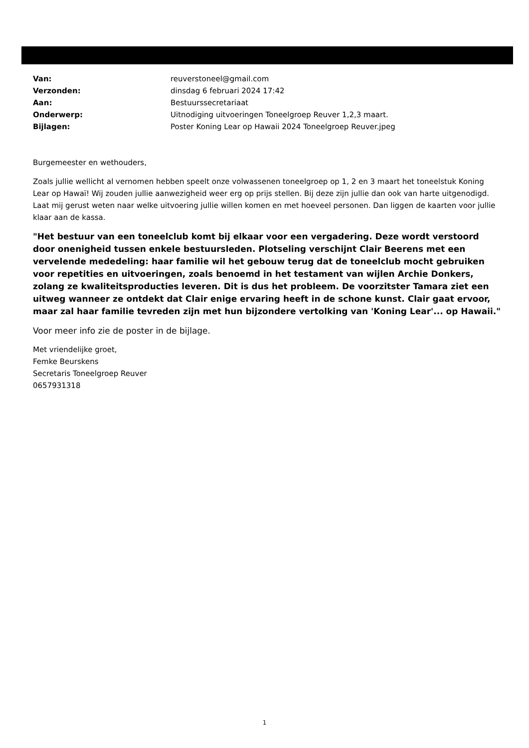| Van: | reuverstoneel@gmail.com |
| Verzonden: | dinsdag 6 februari 2024 17:42 |
| Aan: | Bestuurssecretariaat |
| Onderwerp: | Uitnodiging uitvoeringen Toneelgroep Reuver 1,2,3 maart. |
| Bijlagen: | Poster Koning Lear op Hawaii 2024 Toneelgroep Reuver.jpeg |
Burgemeester en wethouders,
Zoals jullie wellicht al vernomen hebben speelt onze volwassenen toneelgroep op 1, 2 en 3 maart het toneelstuk Koning Lear op Hawaï! Wij zouden jullie aanwezigheid weer erg op prijs stellen. Bij deze zijn jullie dan ook van harte uitgenodigd. Laat mij gerust weten naar welke uitvoering jullie willen komen en met hoeveel personen. Dan liggen de kaarten voor jullie klaar aan de kassa.
"Het bestuur van een toneelclub komt bij elkaar voor een vergadering. Deze wordt verstoord door onenigheid tussen enkele bestuursleden. Plotseling verschijnt Clair Beerens met een vervelende mededeling: haar familie wil het gebouw terug dat de toneelclub mocht gebruiken voor repetities en uitvoeringen, zoals benoemd in het testament van wijlen Archie Donkers, zolang ze kwaliteitsproducties leveren. Dit is dus het probleem. De voorzitster Tamara ziet een uitweg wanneer ze ontdekt dat Clair enige ervaring heeft in de schone kunst. Clair gaat ervoor, maar zal haar familie tevreden zijn met hun bijzondere vertolking van 'Koning Lear'... op Hawaii."
Voor meer info zie de poster in de bijlage.
Met vriendelijke groet,
Femke Beurskens
Secretaris Toneelgroep Reuver
0657931318
1